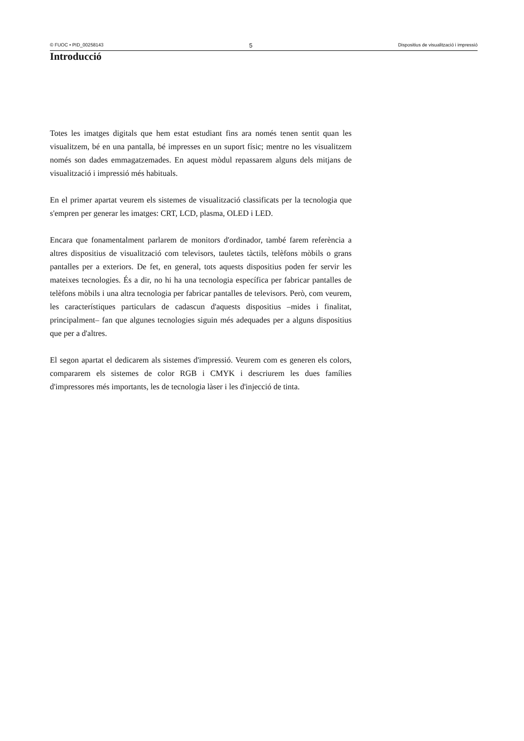© FUOC • PID_00258143 5 Dispositius de visualització i impressió
Introducció
Totes les imatges digitals que hem estat estudiant fins ara només tenen sentit quan les visualitzem, bé en una pantalla, bé impresses en un suport físic; mentre no les visualitzem només son dades emmagatzemades. En aquest mòdul repassarem alguns dels mitjans de visualització i impressió més habituals.
En el primer apartat veurem els sistemes de visualització classificats per la tecnologia que s'empren per generar les imatges: CRT, LCD, plasma, OLED i LED.
Encara que fonamentalment parlarem de monitors d'ordinador, també farem referència a altres dispositius de visualització com televisors, tauletes tàctils, telèfons mòbils o grans pantalles per a exteriors. De fet, en general, tots aquests dispositius poden fer servir les mateixes tecnologies. És a dir, no hi ha una tecnologia específica per fabricar pantalles de telèfons mòbils i una altra tecnologia per fabricar pantalles de televisors. Però, com veurem, les característiques particulars de cadascun d'aquests dispositius –mides i finalitat, principalment– fan que algunes tecnologies siguin més adequades per a alguns dispositius que per a d'altres.
El segon apartat el dedicarem als sistemes d'impressió. Veurem com es generen els colors, compararem els sistemes de color RGB i CMYK i descriurem les dues famílies d'impressores més importants, les de tecnologia làser i les d'injecció de tinta.